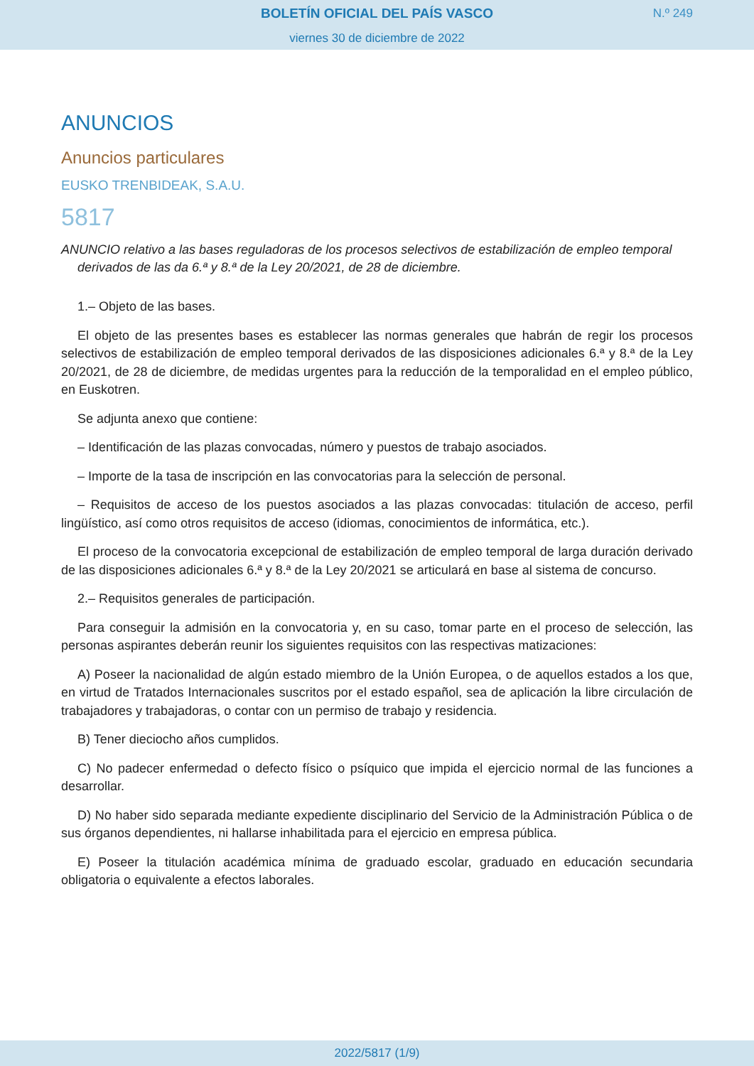BOLETÍN OFICIAL DEL PAÍS VASCO
viernes 30 de diciembre de 2022
N.º 249
ANUNCIOS
Anuncios particulares
EUSKO TRENBIDEAK, S.A.U.
5817
ANUNCIO relativo a las bases reguladoras de los procesos selectivos de estabilización de empleo temporal derivados de las da 6.ª y 8.ª de la Ley 20/2021, de 28 de diciembre.
1.– Objeto de las bases.
El objeto de las presentes bases es establecer las normas generales que habrán de regir los procesos selectivos de estabilización de empleo temporal derivados de las disposiciones adicionales 6.ª y 8.ª de la Ley 20/2021, de 28 de diciembre, de medidas urgentes para la reducción de la temporalidad en el empleo público, en Euskotren.
Se adjunta anexo que contiene:
– Identificación de las plazas convocadas, número y puestos de trabajo asociados.
– Importe de la tasa de inscripción en las convocatorias para la selección de personal.
– Requisitos de acceso de los puestos asociados a las plazas convocadas: titulación de acceso, perfil lingüístico, así como otros requisitos de acceso (idiomas, conocimientos de informática, etc.).
El proceso de la convocatoria excepcional de estabilización de empleo temporal de larga duración derivado de las disposiciones adicionales 6.ª y 8.ª de la Ley 20/2021 se articulará en base al sistema de concurso.
2.– Requisitos generales de participación.
Para conseguir la admisión en la convocatoria y, en su caso, tomar parte en el proceso de selección, las personas aspirantes deberán reunir los siguientes requisitos con las respectivas matizaciones:
A) Poseer la nacionalidad de algún estado miembro de la Unión Europea, o de aquellos estados a los que, en virtud de Tratados Internacionales suscritos por el estado español, sea de aplicación la libre circulación de trabajadores y trabajadoras, o contar con un permiso de trabajo y residencia.
B) Tener dieciocho años cumplidos.
C) No padecer enfermedad o defecto físico o psíquico que impida el ejercicio normal de las funciones a desarrollar.
D) No haber sido separada mediante expediente disciplinario del Servicio de la Administración Pública o de sus órganos dependientes, ni hallarse inhabilitada para el ejercicio en empresa pública.
E) Poseer la titulación académica mínima de graduado escolar, graduado en educación secundaria obligatoria o equivalente a efectos laborales.
2022/5817 (1/9)